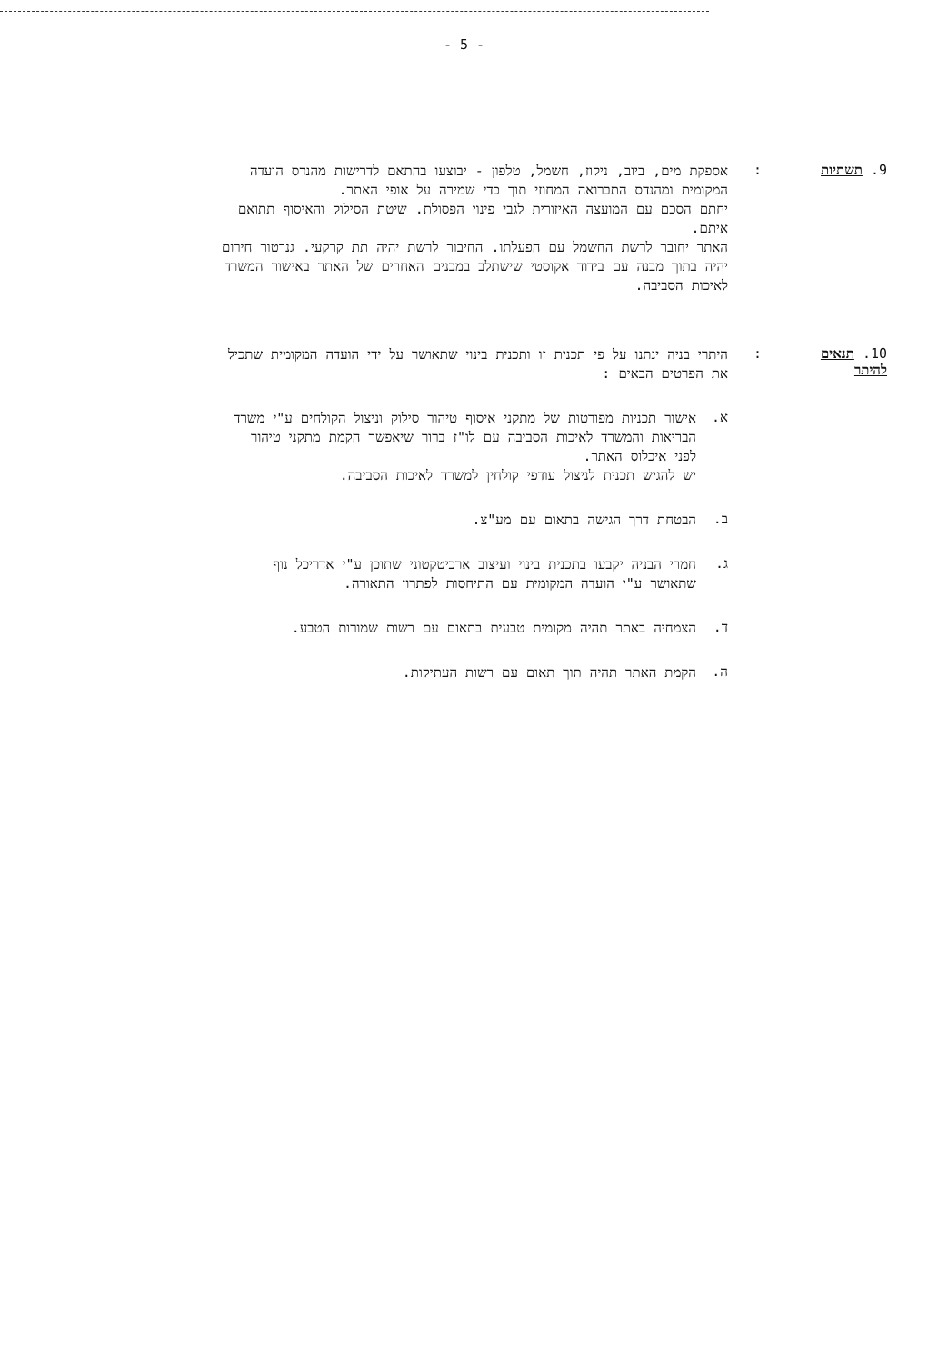- 5 -
9. תשתיות :
אספקת מים, ביוב, ניקוז, חשמל, טלפון - יבוצעו בהתאם לדרישות מהנדס הועדה המקומית ומהנדס התברואה המחוזי תוך כדי שמירה על אופי האתר.
יחתם הסכם עם המועצה האיזורית לגבי פינוי הפסולת. שיטת הסילוק והאיסוף תתואם איתם.
האתר יחובר לרשת החשמל עם הפעלתו. החיבור לרשת יהיה תת קרקעי. גנרטור חירום יהיה בתוך מבנה עם בידוד אקוסטי שישתלב במבנים האחרים של האתר באישור המשרד לאיכות הסביבה.
10. תנאים להיתר
:
היתרי בניה ינתנו על פי תכנית זו ותכנית בינוי שתאושר על ידי הועדה המקומית שתכיל את הפרטים הבאים :
א.
אישור תכניות מפורטות של מתקני איסוף טיהור סילוק וניצול הקולחים ע"י משרד הבריאות והמשרד לאיכות הסביבה עם לו"ז ברור שיאפשר הקמת מתקני טיהור לפני איכלוס האתר.
יש להגיש תכנית לניצול עודפי קולחין למשרד לאיכות הסביבה.
ב.
הבטחת דרך הגישה בתאום עם מע"צ.
ג.
חמרי הבניה יקבעו בתכנית בינוי ועיצוב ארכיטקטוני שתוכן ע"י אדריכל נוף שתאושר ע"י הועדה המקומית עם התיחסות לפתרון התאורה.
ד.
הצמחיה באתר תהיה מקומית טבעית בתאום עם רשות שמורות הטבע.
ה.
הקמת האתר תהיה תוך תאום עם רשות העתיקות.